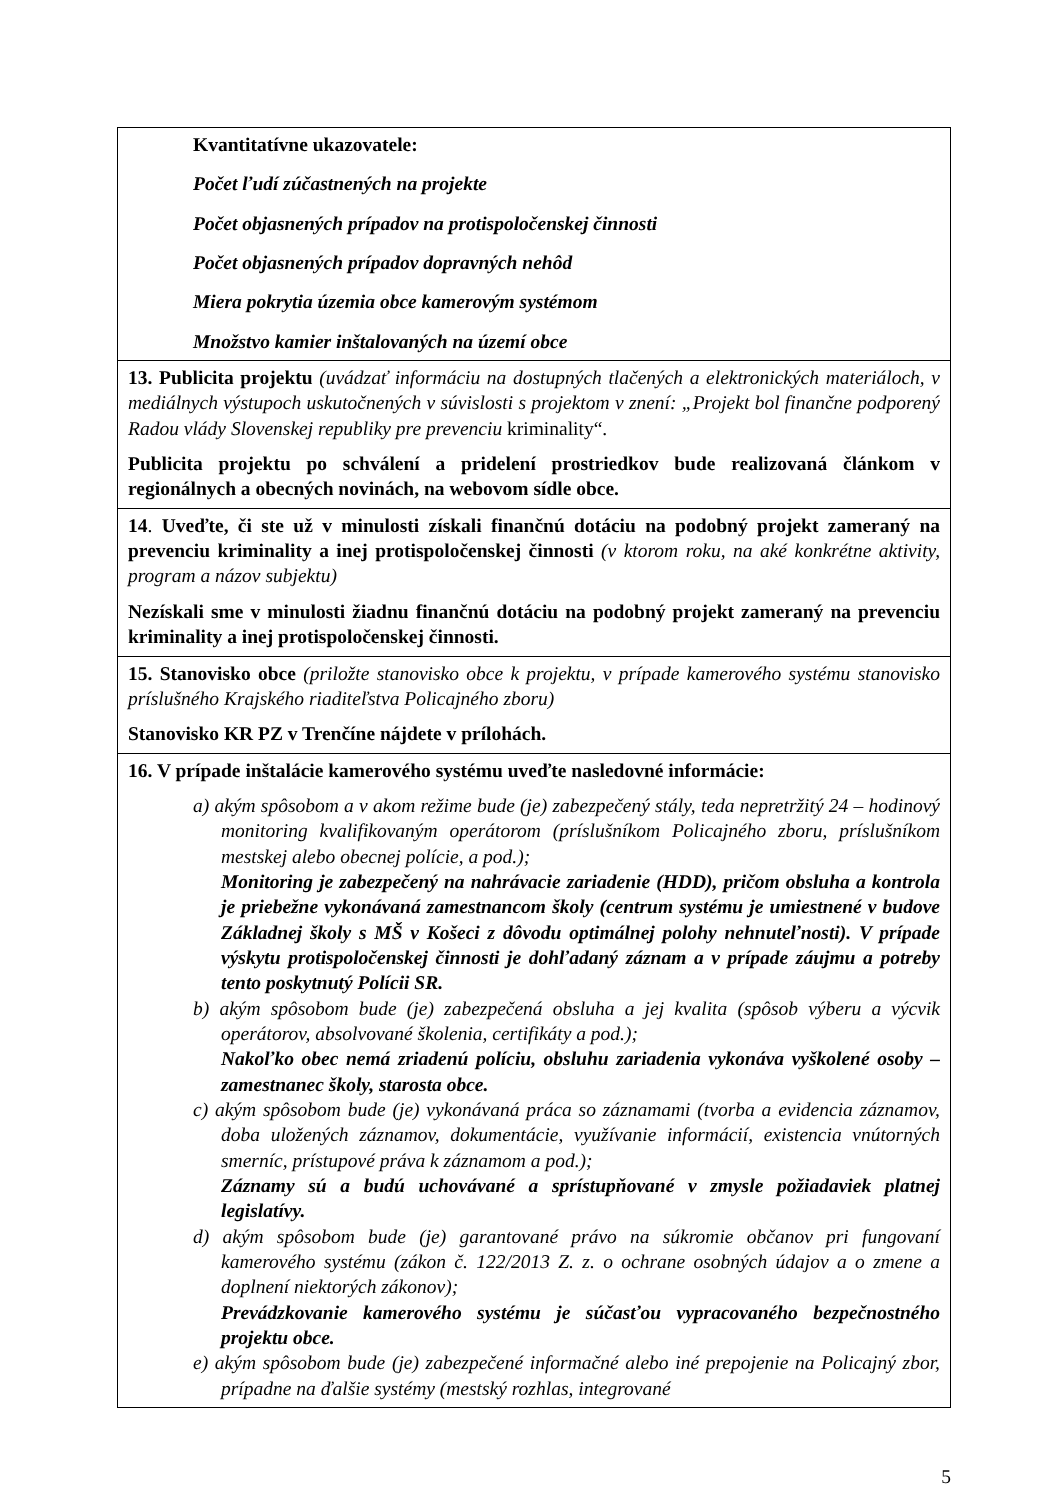| Kvantitatívne ukazovatele: Počet ľudí zúčastnených na projekte Počet objasnených prípadov na protispoločenskej činnosti Počet objasnených prípadov dopravných nehôd Miera pokrytia územia obce kamerovým systémom Množstvo kamier inštalovaných na území obce |
| 13. Publicita projektu (uvádzať informáciu na dostupných tlačených a elektronických materiáloch, v mediálnych výstupoch uskutočnených v súvislosti s projektom v znení: „Projekt bol finančne podporený Radou vlády Slovenskej republiky pre prevenciu kriminality“. Publicita projektu po schválení a pridelení prostriedkov bude realizovaná článkom v regionálnych a obecných novinách, na webovom sídle obce. |
| 14 . Uveďte, či ste už v minulosti získali finančnú dotáciu na podobný projekt zameraný na prevenciu kriminality a inej protispoločenskej činnosti (v ktorom roku, na aké konkrétne aktivity, program a názov subjektu) Nezískali sme v minulosti žiadnu finančnú dotáciu na podobný projekt zameraný na prevenciu kriminality a inej protispoločenskej činnosti. |
| 15. Stanovisko obce (priložte stanovisko obce k projektu, v prípade kamerového systému stanovisko príslušného Krajského riaditeľstva Policajného zboru) Stanovisko KR PZ v Trenčíne nájdete v prílohách. |
| 16. V prípade inštalácie kamerového systému uveďte nasledovné informácie: a) akým spôsobom a v akom režime bude (je) zabezpečený stály, teda nepretržitý 24 – hodinový monitoring kvalifikovaným operátorom (príslušníkom Policajného zboru, príslušníkom mestskej alebo obecnej polície, a pod.); Monitoring je zabezpečený na nahrávacie zariadenie (HDD), pričom obsluha a kontrola je priebežne vykonávaná zamestnancom školy (centrum systému je umiestnené v budove Základnej školy s MŠ v Košeci z dôvodu optimálnej polohy nehnuteľnosti). V prípade výskytu protispoločenskej činnosti je dohľadaný záznam a v prípade záujmu a potreby tento poskytnutý Polícii SR. b) akým spôsobom bude (je) zabezpečená obsluha a jej kvalita (spôsob výberu a výcvik operátorov, absolvované školenia, certifikáty a pod.); Nakoľko obec nemá zriadenú políciu, obsluhu zariadenia vykonáva vyškolené osoby – zamestnanec školy, starosta obce. c) akým spôsobom bude (je) vykonávaná práca so záznamami (tvorba a evidencia záznamov, doba uložených záznamov, dokumentácie, využívanie informácií, existencia vnútorných smerníc, prístupové práva k záznamom a pod.); Záznamy sú a budú uchovávané a sprístupňované v zmysle požiadaviek platnej legislatívy. d) akým spôsobom bude (je) garantované právo na súkromie občanov pri fungovaní kamerového systému (zákon č. 122/2013 Z. z. o ochrane osobných údajov a o zmene a doplnení niektorých zákonov); Prevádzkovanie kamerového systému je súčasťou vypracovaného bezpečnostného projektu obce. e) akým spôsobom bude (je) zabezpečené informačné alebo iné prepojenie na Policajný zbor, prípadne na ďalšie systémy (mestský rozhlas, integrované |
5